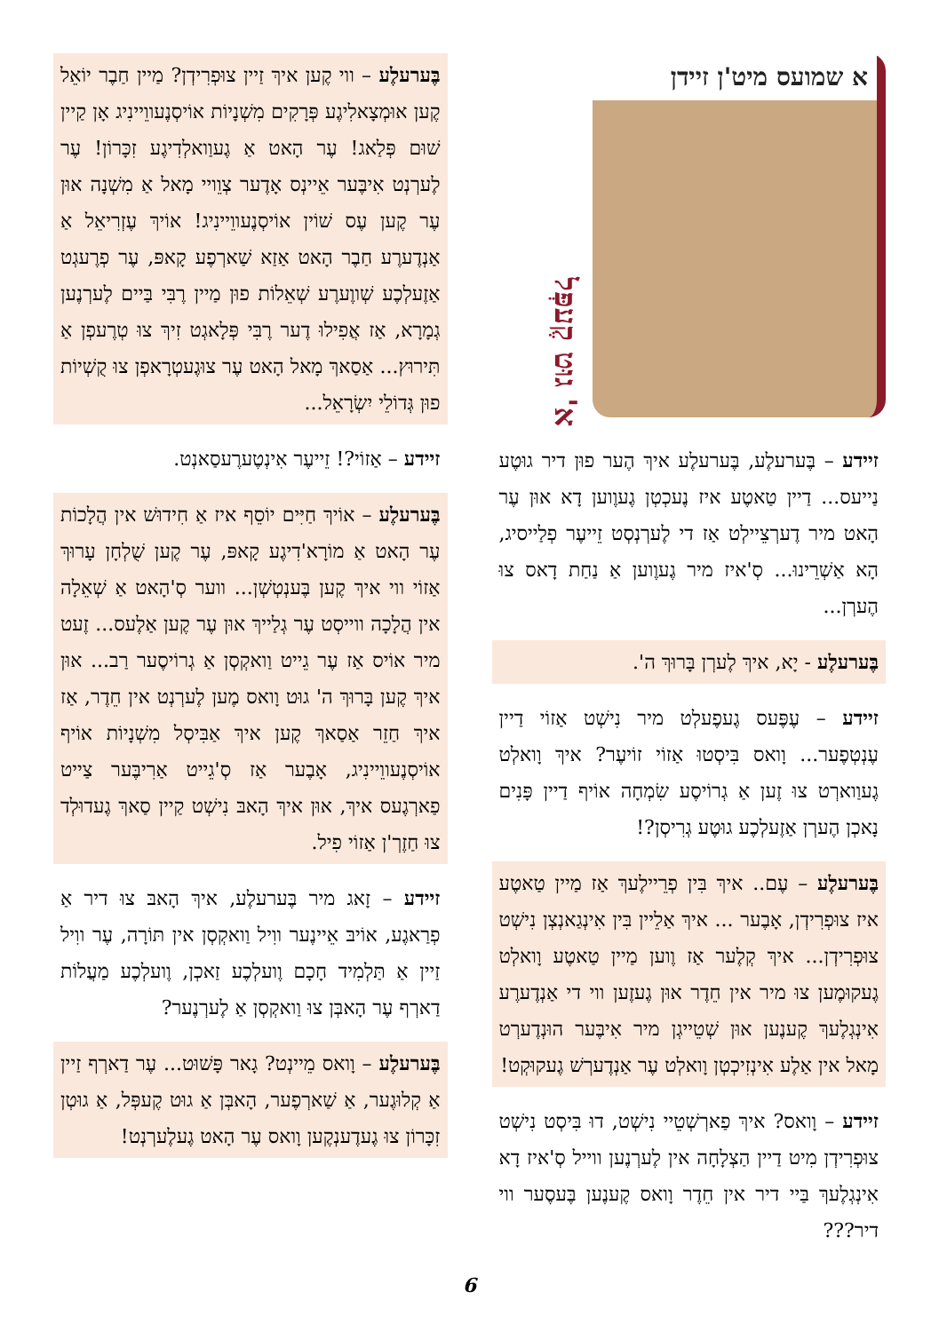א שמועס מיט'ן זיידן
א' גוּט קֶעפְּל
זיידע – בֶּערעלֶע, בֶּערעלֶע איךְ הֶער פוּן דיר גוּטֶע נַייעס... דַיין טַאטֶע איז נֶעכְטְן גֶעוֶוען דָא אוּן עֶר הָאט מיר דֶערְצֵיילְט אַז די לֶערְנְסְט זֵייעֶר פְלַייסיג, הָא אַשְׁרֵינוּ... סְ'איז מיר גֶעוֶוען אַ נַחַת דָאס צוּ הֶערְן...
בֶּערעלֶע - יָא, איךְ לֶערְן בָּרוּךְ ה'.
זיידע – עֶפֶּעס גֶעפֶעלְט מיר נִישְׁט אַזוֹי דַיין עֶנְטְפֶער... וָואס בִּיסְטוּ אַזוֹי זוֹיעֶר? איךְ וָואלְט גֶעוַוארְט צוּ זֶען אַ גְרוֹיסֶע שִׂמְחָה אוֹיף דַיין פָּנִים נָאכְן הֶערְן אַזֶעלְכֶע גוּטֶע גְרִיסְן?!
בֶּערעלֶע – עֶם.. איךְ בִּין פְרֵיילֶעךְ אַז מַיין טַאטֶע איז צוּפְרִידְן, אָבֶער ... איךְ אַלֵיין בִּין אִינְגַאנְצְן נִישְׁט צוּפְרִידְן... איךְ קְלֶער אַז וֶוען מַיין טַאטֶע וָואלְט גֶעקוּמֶען צוּ מיר אין חֵדֶר אוּן גֶעזֶען ווי די אַנְדֶערֶע אִינְגְלֶעךְ קֶענֶען אוּן שְׁטֵייגְן מיר אִיבֶּער הוּנְדֶערְט מָאל אין אַלֶע אִינְזִיכְטְן וָואלְט עֶר אַנְדֶערְשׁ גֶעקוּקְט!
זיידע – וָואס? איךְ פַארְשְׁטֵיי נִישְׁט, דוּ בִּיסְט נִישְׁט צוּפְרִידְן מִיט דַיין הַצְלָחָה אין לֶערְנֶען ווייל סְ'איז דָא אִינְגְלֶעךְ בַּיי דיר אין חֵדֶר וָואס קֶענֶען בֶּעסֶער ווי דיר???
בֶּערעלֶע – ווי קֶען איךְ זַיין צוּפְרִידְן? מַיין חַבֶר יוֹאֵל קֶען אוּמְצָאלִיגֶע פְּרָקִים מִשְׁנָיוֹת אוֹיסְנֶעווֵיינִיג אָן קַיין שׁוּם פְּלַאג! עֶר הָאט אַ גֶעוַואלְדִיגֶע זִכָּרוֹן! עֶר לֶערְנְט אִיבֶּער אֵיינְס אָדֶער צְוֵויי מָאל אַ מִשְׁנָה אוּן עֶר קֶען עֶס שׁוֹין אוֹיסְנֶעווֵיינִיג! אוֹיךְ עֶזְרִיאֵל אַ אַנְדֶערֶע חַבֶר הָאט אַזַא שַׁארְפֶע קָאפּ, עֶר פְרֶעגְט אַזֶעלְכֶע שְׁווֶערֶע שְׁאֵלוֹת פוּן מַיין רֶבִּי בַּיים לֶערְנֶען גְמָרָא, אַז אֲפִילוּ דֶער רֶבִּי פְּלָאגְט זִיךְ צוּ טְרֶעפְן אַ תִּירוּץ... אַסַאךְ מָאל הָאט עֶר צוּגֶעטְרָאפְן צוּ קֻשְׁיוֹת פוּן גְּדוֹלֵי יִשְׂרָאֵל...
זיידע – אַזוֹי?! זֵייעֶר אִינְטֶערֶעסַאנְט.
בֶּערעלֶע – אוֹיךְ חַיִּים יוֹסֵף איז אַ חִידוּשׁ אין הֲלָכוֹת עֶר הָאט אַ מוֹרָא'דִיגֶע קָאפּ, עֶר קֶען שֻׁלְחָן עָרוּךְ אַזוֹי ווי איךְ קֶען בֶּענְטְשְׁן... ווער סְ'הָאט אַ שְׁאֵלָה אין הֲלָכָה ווייסְט עֶר גְלַייךְ אוּן עֶר קֶען אַלֶעס... זֶעט מיר אוֹיס אַז עֶר גֵייט וַואקְסְן אַ גְרוֹיסֶער רַב... אוּן איךְ קֶען בָּרוּךְ ה' גוּט וָואס מֶען לֶערְנְט אין חֵדֶר, אַז איךְ חַזֵר אַסַאךְ קֶען איךְ אַבִּיסְל מִשְׁנָיוֹת אוֹיף אוֹיסְנֶעווֵיינִיג, אָבֶער אַז סְ'גֵייט אַרִיבֶּער צַייט פַארְגֶעס איךְ, אוּן איךְ הָאבּ נִישְׁט קַיין סַאךְ גֶעדוּלְד צוּ חַזֶרְ'ן אַזוֹי פִיל.
זיידע – זָאג מיר בֶּערעלֶע, איךְ הָאבּ צוּ דיר אַ פְרַאגֶע, אוֹיבּ אֵיינֶער ווִיל וַואקְסְן אין תּוֹרָה, עֶר ווִיל זַיין אַ תַּלְמִיד חָכָם וֶועלְכֶע זַאכְן, וֶועלְכֶע מַעֲלוֹת דַארְף עֶר הָאבְּן צוּ וַואקְסְן אַ לֶערְנֶער?
בֶּערעלֶע – וָואס מֵיינְט? גָאר פָּשׁוּט... עֶר דַארְף זַיין אַ קְלוּגֶער, אַ שַׁארְפֶער, הָאבְּן אַ גוּט קֶעפְּל, אַ גוּטְן זִכָּרוֹן צוּ גֶעדֶענְקֶען וָואס עֶר הָאט גֶעלֶערְנְט!
6